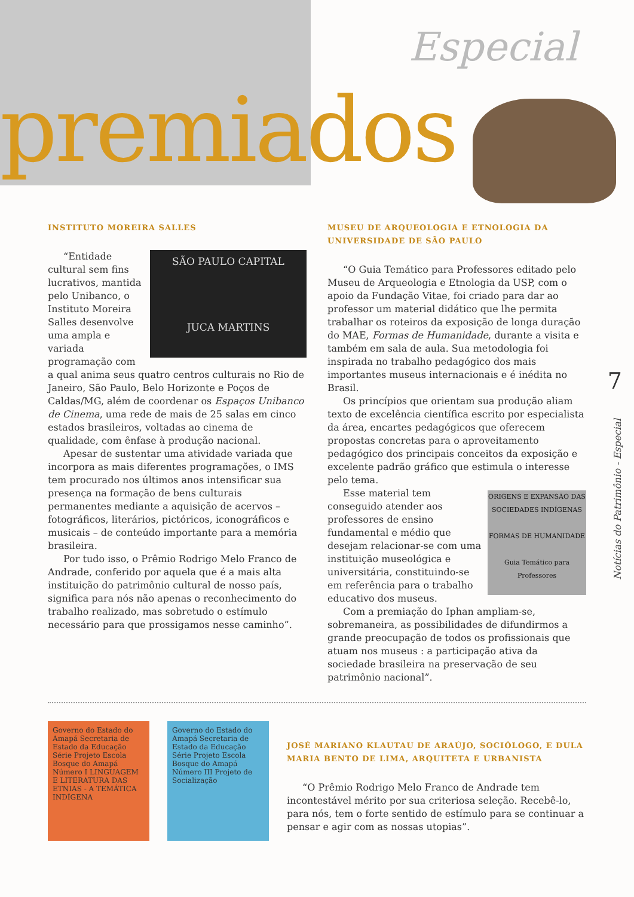Especial
premiados
INSTITUTO MOREIRA SALLES
SÃO PAULO CAPITAL
JUCA MARTINS
“Entidade cultural sem fins lucrativos, mantida pelo Unibanco, o Instituto Moreira Salles desenvolve uma ampla e variada programação com a qual anima seus quatro centros culturais no Rio de Janeiro, São Paulo, Belo Horizonte e Poços de Caldas/MG, além de coordenar os Espaços Unibanco de Cinema, uma rede de mais de 25 salas em cinco estados brasileiros, voltadas ao cinema de qualidade, com ênfase à produção nacional.
Apesar de sustentar uma atividade variada que incorpora as mais diferentes programações, o IMS tem procurado nos últimos anos intensificar sua presença na formação de bens culturais permanentes mediante a aquisição de acervos – fotográficos, literários, pictóricos, iconográficos e musicais – de conteúdo importante para a memória brasileira.
Por tudo isso, o Prêmio Rodrigo Melo Franco de Andrade, conferido por aquela que é a mais alta instituição do patrimônio cultural de nosso país, significa para nós não apenas o reconhecimento do trabalho realizado, mas sobretudo o estímulo necessário para que prossigamos nesse caminho”.
MUSEU DE ARQUEOLOGIA E ETNOLOGIA DA UNIVERSIDADE DE SÃO PAULO
“O Guia Temático para Professores editado pelo Museu de Arqueologia e Etnologia da USP, com o apoio da Fundação Vitae, foi criado para dar ao professor um material didático que lhe permita trabalhar os roteiros da exposição de longa duração do MAE, Formas de Humanidade, durante a visita e também em sala de aula. Sua metodologia foi inspirada no trabalho pedagógico dos mais importantes museus internacionais e é inédita no Brasil.
Os princípios que orientam sua produção aliam texto de excelência científica escrito por especialista da área, encartes pedagógicos que oferecem propostas concretas para o aproveitamento pedagógico dos principais conceitos da exposição e excelente padrão gráfico que estimula o interesse pelo tema.
ORIGENS E EXPANSÃO DAS SOCIEDADES INDÍGENAS
FORMAS DE HUMANIDADE
Guia Temático para Professores
Esse material tem conseguido atender aos professores de ensino fundamental e médio que desejam relacionar-se com uma instituição museológica e universitária, constituindo-se em referência para o trabalho educativo dos museus.
Com a premiação do Iphan ampliam-se, sobremaneira, as possibilidades de difundirmos a grande preocupação de todos os profissionais que atuam nos museus : a participação ativa da sociedade brasileira na preservação de seu patrimônio nacional”.
Governo do Estado do Amapá Secretaria de Estado da Educação Série Projeto Escola Bosque do Amapá Número I LINGUAGEM E LITERATURA DAS ETNIAS - A TEMÁTICA INDÍGENA
Governo do Estado do Amapá Secretaria de Estado da Educação Série Projeto Escola Bosque do Amapá Número III Projeto de Socialização
JOSÉ MARIANO KLAUTAU DE ARAÚJO, SOCIÓLOGO, E DULA MARIA BENTO DE LIMA, ARQUITETA E URBANISTA
“O Prêmio Rodrigo Melo Franco de Andrade tem incontestável mérito por sua criteriosa seleção. Recebê-lo, para nós, tem o forte sentido de estímulo para se continuar a pensar e agir com as nossas utopias”.
7
Notícias do Patrimônio - Especial